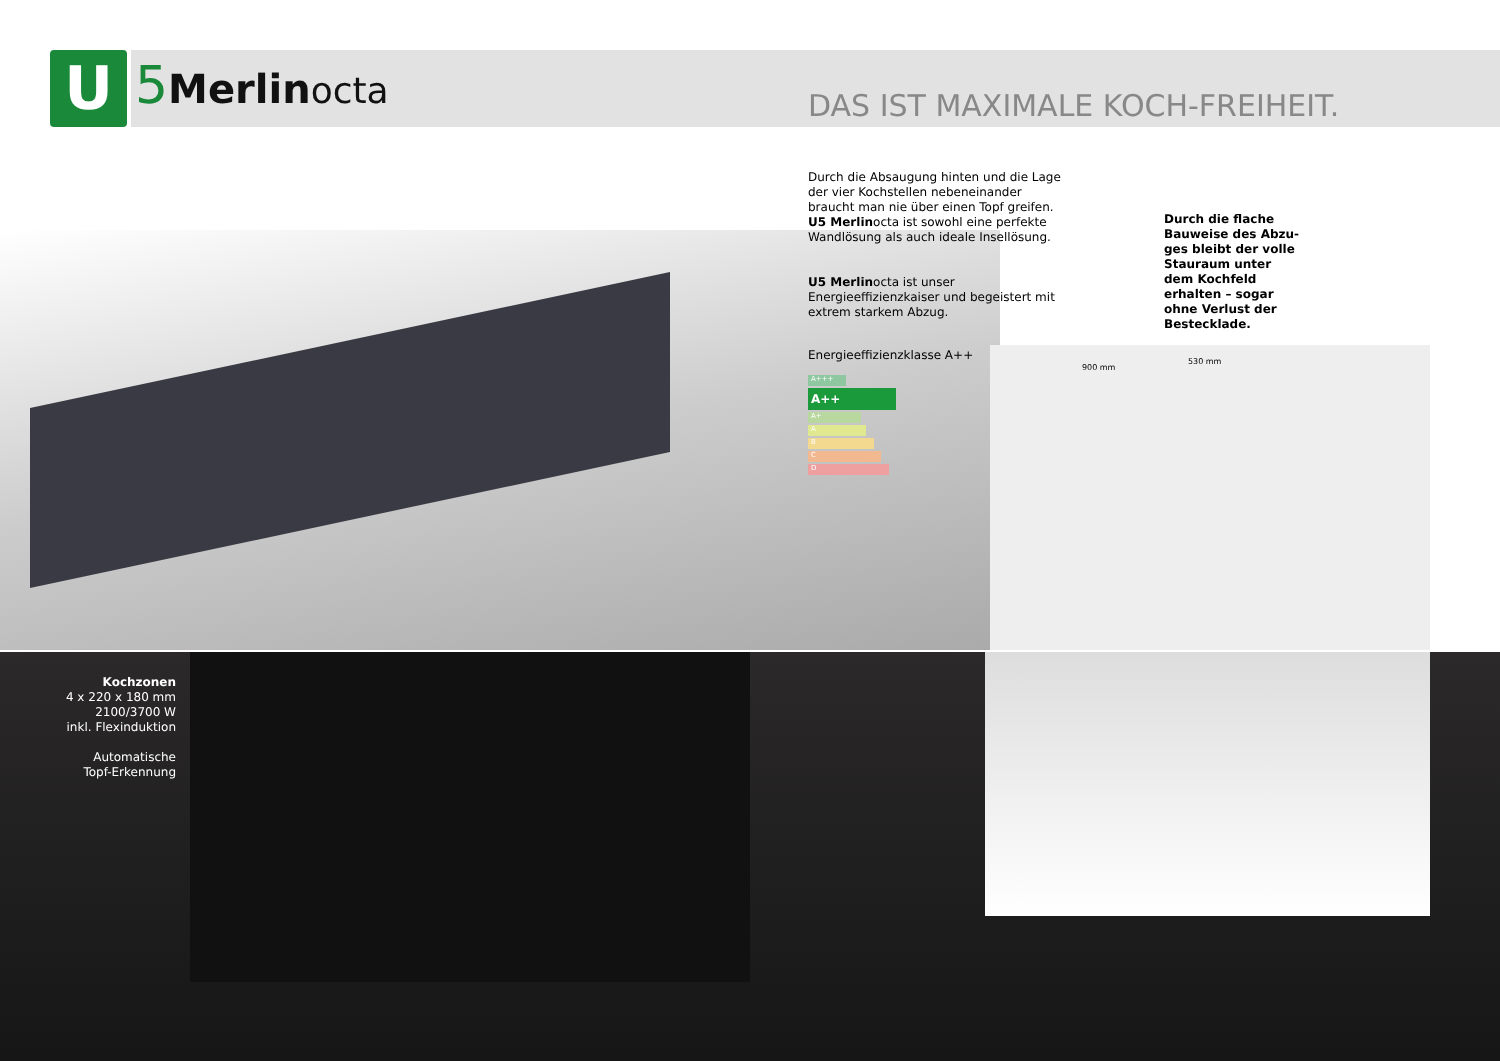U 5Merlin octa
DAS IST MAXIMALE KOCH-FREIHEIT.
Durch die Absaugung hinten und die Lage der vier Kochstellen nebeneinander braucht man nie über einen Topf greifen. U5 Merlinocta ist sowohl eine perfekte Wandlösung als auch ideale Insellösung.
U5 Merlinocta ist unser Energieeffizienzkaiser und begeistert mit extrem starkem Abzug.
Durch die flache Bauweise des Abzu-ges bleibt der volle Stauraum unter dem Kochfeld erhalten – sogar ohne Verlust der Besteckl­ade.
Energieeffizienzklasse A++
A+++
A++
A+
A
B
C
D
900 mm
530 mm
Kochzonen
4 x 220 x 180 mm
2100/3700 W
inkl. Flexinduktion
Automatische
Topf-Erkennung